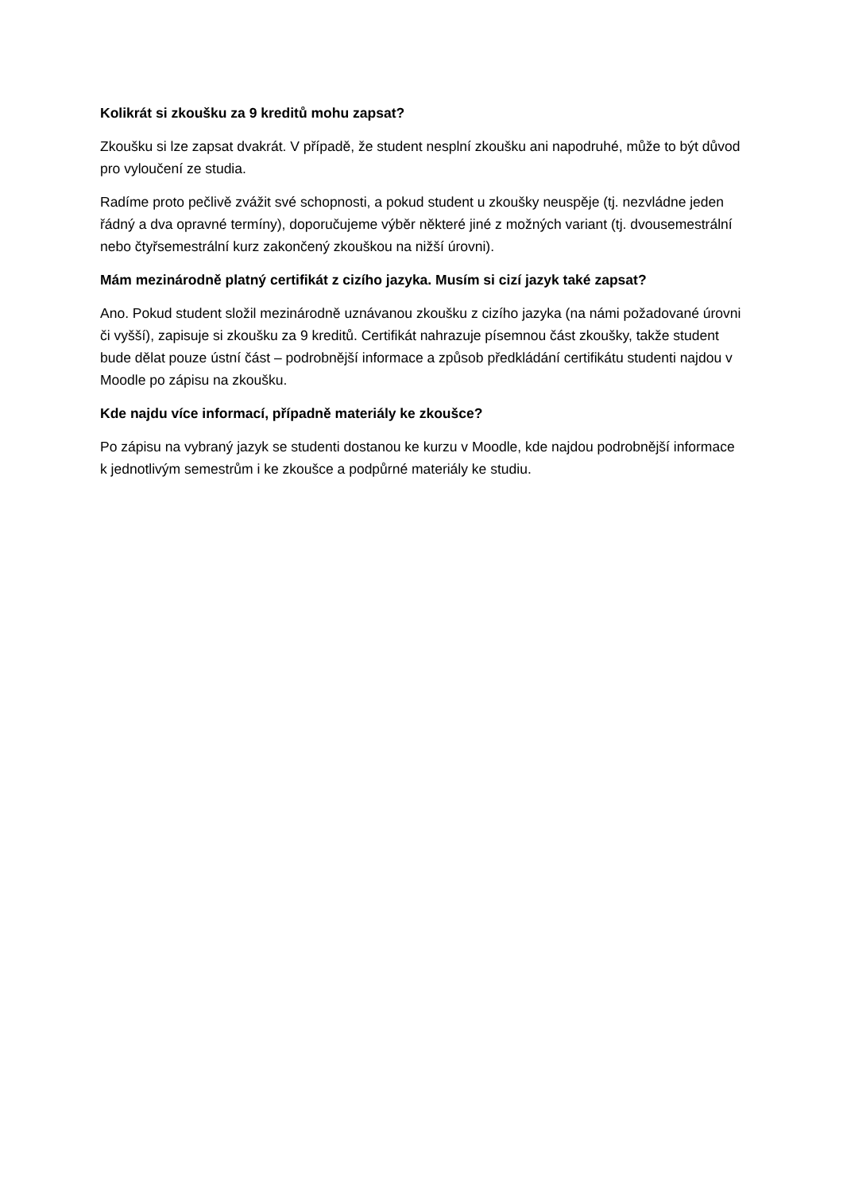Kolikrát si zkoušku za 9 kreditů mohu zapsat?
Zkoušku si lze zapsat dvakrát. V případě, že student nesplní zkoušku ani napodruhé, může to být důvod pro vyloučení ze studia.
Radíme proto pečlivě zvážit své schopnosti, a pokud student u zkoušky neuspěje (tj. nezvládne jeden řádný a dva opravné termíny), doporučujeme výběr některé jiné z možných variant (tj. dvousemestrální nebo čtyřsemestrální kurz zakončený zkouškou na nižší úrovni).
Mám mezinárodně platný certifikát z cizího jazyka. Musím si cizí jazyk také zapsat?
Ano. Pokud student složil mezinárodně uznávanou zkoušku z cizího jazyka (na námi požadované úrovni či vyšší), zapisuje si zkoušku za 9 kreditů. Certifikát nahrazuje písemnou část zkoušky, takže student bude dělat pouze ústní část – podrobnější informace a způsob předkládání certifikátu studenti najdou v Moodle po zápisu na zkoušku.
Kde najdu více informací, případně materiály ke zkoušce?
Po zápisu na vybraný jazyk se studenti dostanou ke kurzu v Moodle, kde najdou podrobnější informace k jednotlivým semestrům i ke zkoušce a podpůrné materiály ke studiu.